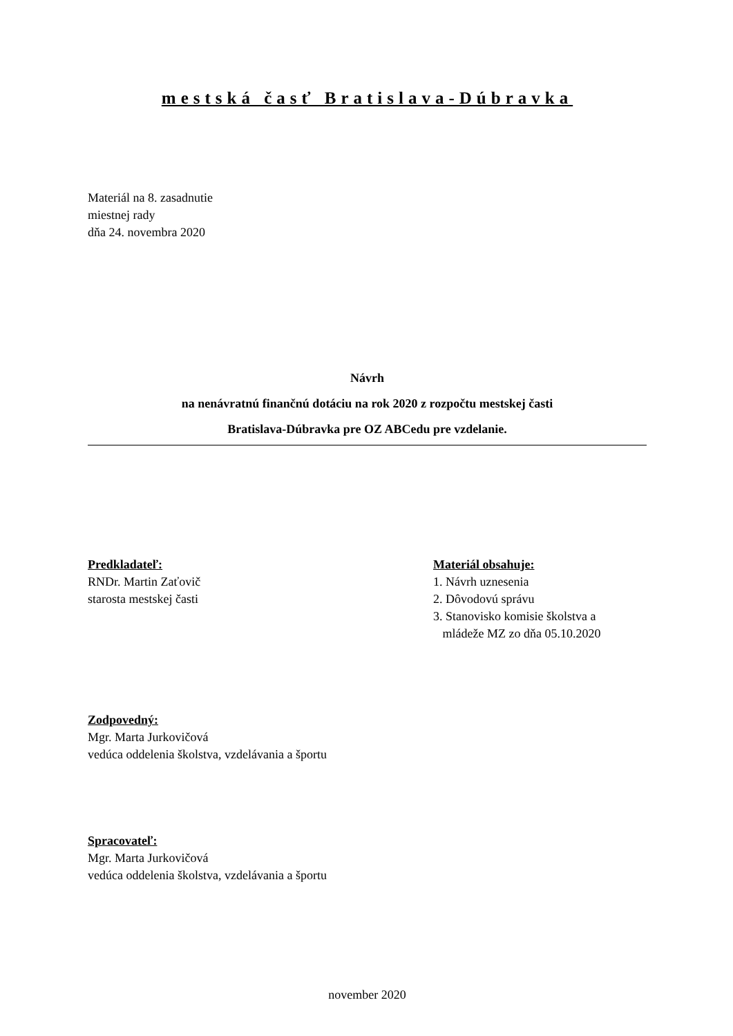mestská časť Bratislava-Dúbravka
Materiál na 8. zasadnutie
miestnej rady
dňa 24. novembra 2020
Návrh
na nenávratnú finančnú dotáciu na rok 2020 z rozpočtu mestskej časti
Bratislava-Dúbravka pre OZ ABCedu pre vzdelanie.
Predkladateľ:
RNDr. Martin Zaťovič
starosta mestskej časti
Materiál obsahuje:
1. Návrh uznesenia
2. Dôvodovú správu
3. Stanovisko komisie školstva a
mládeže MZ zo dňa 05.10.2020
Zodpovedný:
Mgr. Marta Jurkovičová
vedúca oddelenia školstva, vzdelávania a športu
Spracovateľ:
Mgr. Marta Jurkovičová
vedúca oddelenia školstva, vzdelávania a športu
november 2020